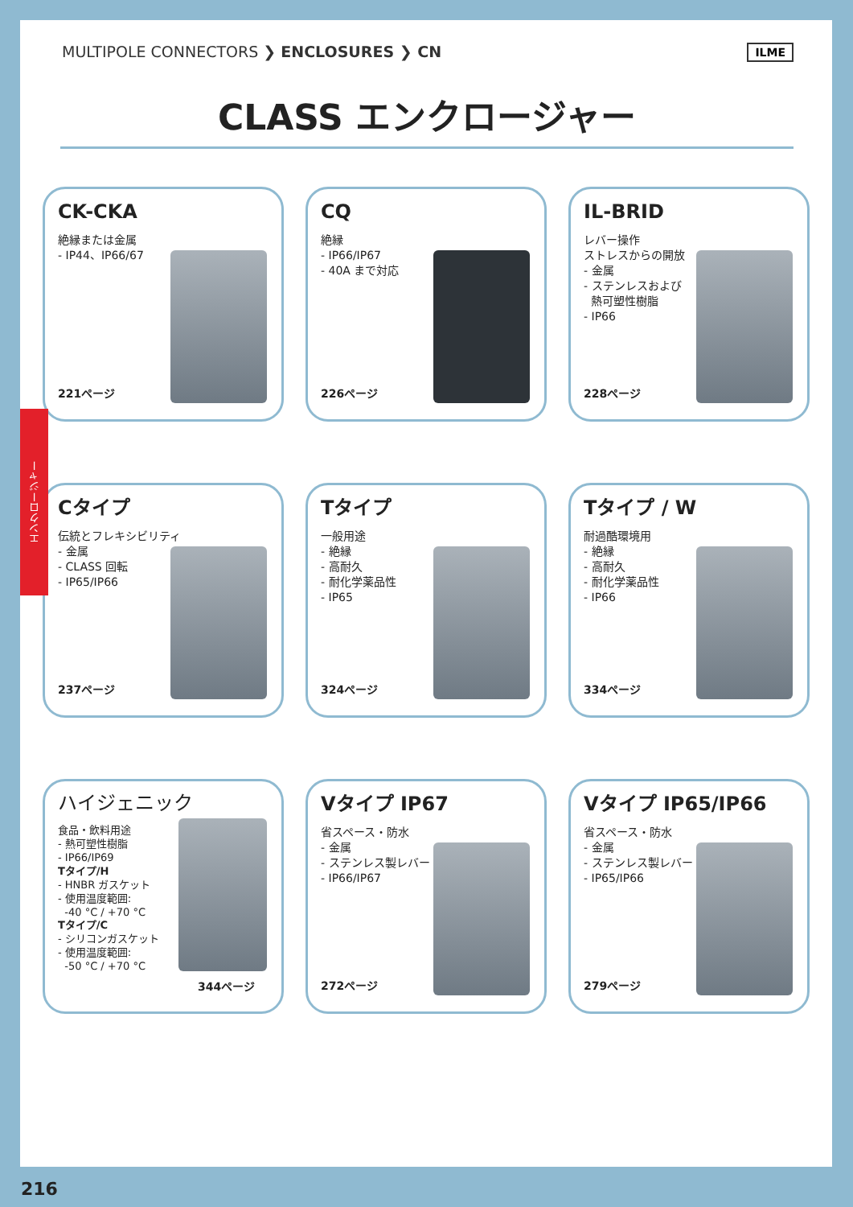MULTIPOLE CONNECTORS ❯ ENCLOSURES ❯ CN
ILME
CLASS エンクロージャー
エンクロージャー
CK-CKA
絶縁または金属
- IP44、IP66/67
221ページ
CQ
絶縁
- IP66/IP67
- 40A まで対応
226ページ
IL-BRID
レバー操作
ストレスからの開放
- 金属
- ステンレスおよび
熱可塑性樹脂
- IP66
228ページ
Cタイプ
伝統とフレキシビリティ
- 金属
- CLASS 回転
- IP65/IP66
237ページ
Tタイプ
一般用途
- 絶縁
- 高耐久
- 耐化学薬品性
- IP65
324ページ
Tタイプ / W
耐過酷環境用
- 絶縁
- 高耐久
- 耐化学薬品性
- IP66
334ページ
ハイジェニック
食品・飲料用途
- 熱可塑性樹脂
- IP66/IP69
Tタイプ/H
- HNBR ガスケット
- 使用温度範囲:
-40 °C / +70 °C
Tタイプ/C
- シリコンガスケット
- 使用温度範囲:
-50 °C / +70 °C
344ページ
Vタイプ IP67
省スペース・防水
- 金属
- ステンレス製レバー
- IP66/IP67
272ページ
Vタイプ IP65/IP66
省スペース・防水
- 金属
- ステンレス製レバー
- IP65/IP66
279ページ
216